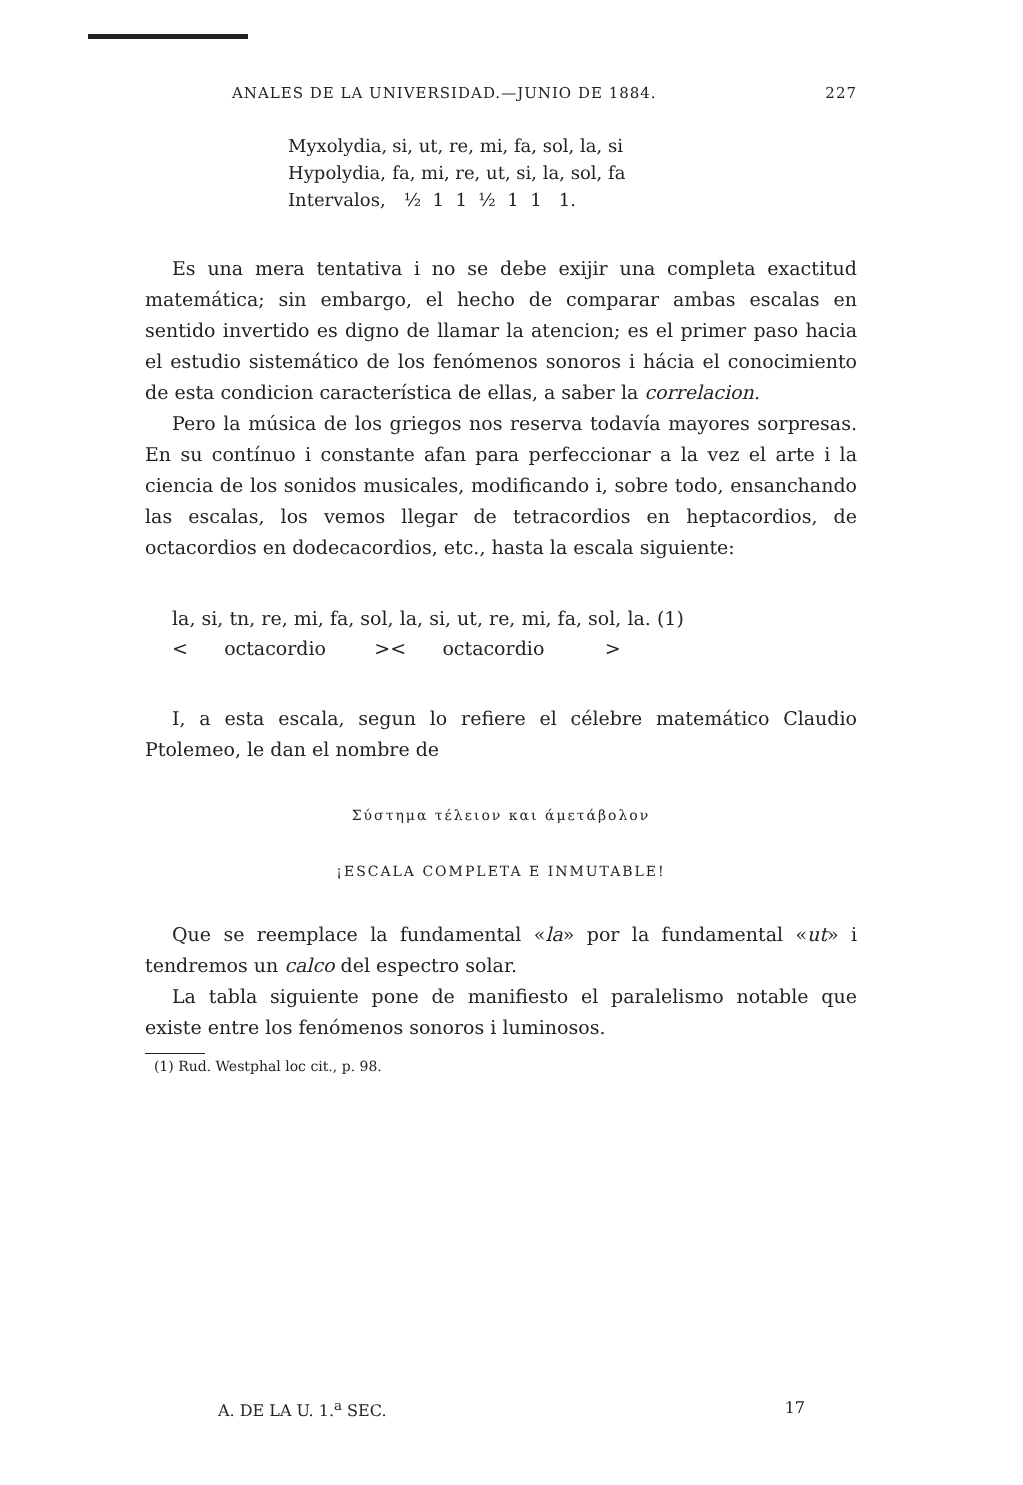ANALES DE LA UNIVERSIDAD.—JUNIO DE 1884. 227
| Myxolydia, | si, ut, re, mi, fa, sol, la, si |
| Hypolydia, | fa, mi, re, ut, si, la, sol, fa |
| Intervalos, | ½ 1 1 ½ 1 1 1. |
Es una mera tentativa i no se debe exijir una completa exactitud matemática; sin embargo, el hecho de comparar ambas escalas en sentido invertido es digno de llamar la atencion; es el primer paso hacia el estudio sistemático de los fenómenos sonoros i hácia el conocimiento de esta condicion característica de ellas, a saber la correlacion.
Pero la música de los griegos nos reserva todavía mayores sorpresas. En su contínuo i constante afan para perfeccionar a la vez el arte i la ciencia de los sonidos musicales, modificando i, sobre todo, ensanchando las escalas, los vemos llegar de tetracordios en heptacordios, de octacordios en dodecacordios, etc., hasta la escala siguiente:
la, si, tn, re, mi, fa, sol, la, si, ut, re, mi, fa, sol, la. (1)
< octacordio >< octacordio >
I, a esta escala, segun lo refiere el célebre matemático Claudio Ptolemeo, le dan el nombre de
Σύστημα τέλειον και άμετάβολον
¡ESCALA COMPLETA E INMUTABLE!
Que se reemplace la fundamental «la» por la fundamental «ut» i tendremos un calco del espectro solar.
La tabla siguiente pone de manifiesto el paralelismo notable que existe entre los fenómenos sonoros i luminosos.
(1) Rud. Westphal loc cit., p. 98.
A. DE LA U. 1.<sup>a</sup> SEC. 17